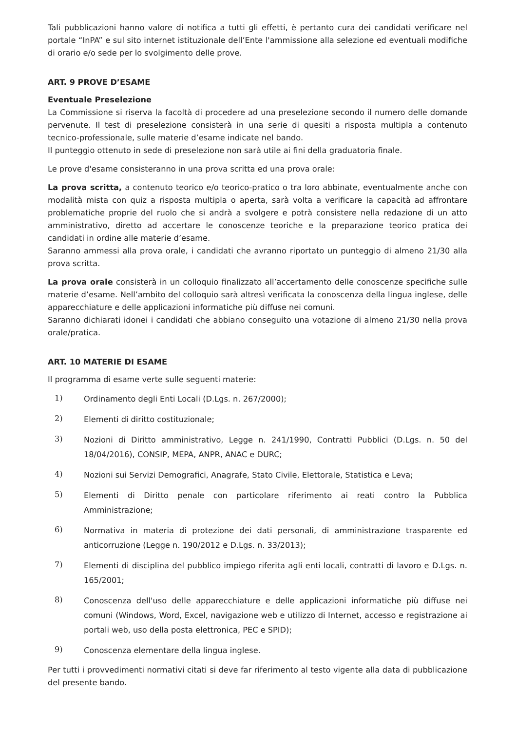Tali pubblicazioni hanno valore di notifica a tutti gli effetti, è pertanto cura dei candidati verificare nel portale “InPA” e sul sito internet istituzionale dell’Ente l'ammissione alla selezione ed eventuali modifiche di orario e/o sede per lo svolgimento delle prove.
ART. 9 PROVE D’ESAME
Eventuale Preselezione
La Commissione si riserva la facoltà di procedere ad una preselezione secondo il numero delle domande pervenute. Il test di preselezione consisterà in una serie di quesiti a risposta multipla a contenuto tecnico-professionale, sulle materie d’esame indicate nel bando.
Il punteggio ottenuto in sede di preselezione non sarà utile ai fini della graduatoria finale.
Le prove d'esame consisteranno in una prova scritta ed una prova orale:
La prova scritta, a contenuto teorico e/o teorico-pratico o tra loro abbinate, eventualmente anche con modalità mista con quiz a risposta multipla o aperta, sarà volta a verificare la capacità ad affrontare problematiche proprie del ruolo che si andrà a svolgere e potrà consistere nella redazione di un atto amministrativo, diretto ad accertare le conoscenze teoriche e la preparazione teorico pratica dei candidati in ordine alle materie d’esame.
Saranno ammessi alla prova orale, i candidati che avranno riportato un punteggio di almeno 21/30 alla prova scritta.
La prova orale consisterà in un colloquio finalizzato all’accertamento delle conoscenze specifiche sulle materie d’esame. Nell’ambito del colloquio sarà altresì verificata la conoscenza della lingua inglese, delle apparecchiature e delle applicazioni informatiche più diffuse nei comuni.
Saranno dichiarati idonei i candidati che abbiano conseguito una votazione di almeno 21/30 nella prova orale/pratica.
ART. 10 MATERIE DI ESAME
Il programma di esame verte sulle seguenti materie:
1) Ordinamento degli Enti Locali (D.Lgs. n. 267/2000);
2) Elementi di diritto costituzionale;
3) Nozioni di Diritto amministrativo, Legge n. 241/1990, Contratti Pubblici (D.Lgs. n. 50 del 18/04/2016), CONSIP, MEPA, ANPR, ANAC e DURC;
4) Nozioni sui Servizi Demografici, Anagrafe, Stato Civile, Elettorale, Statistica e Leva;
5) Elementi di Diritto penale con particolare riferimento ai reati contro la Pubblica Amministrazione;
6) Normativa in materia di protezione dei dati personali, di amministrazione trasparente ed anticorruzione (Legge n. 190/2012 e D.Lgs. n. 33/2013);
7) Elementi di disciplina del pubblico impiego riferita agli enti locali, contratti di lavoro e D.Lgs. n. 165/2001;
8) Conoscenza dell'uso delle apparecchiature e delle applicazioni informatiche più diffuse nei comuni (Windows, Word, Excel, navigazione web e utilizzo di Internet, accesso e registrazione ai portali web, uso della posta elettronica, PEC e SPID);
9) Conoscenza elementare della lingua inglese.
Per tutti i provvedimenti normativi citati si deve far riferimento al testo vigente alla data di pubblicazione del presente bando.